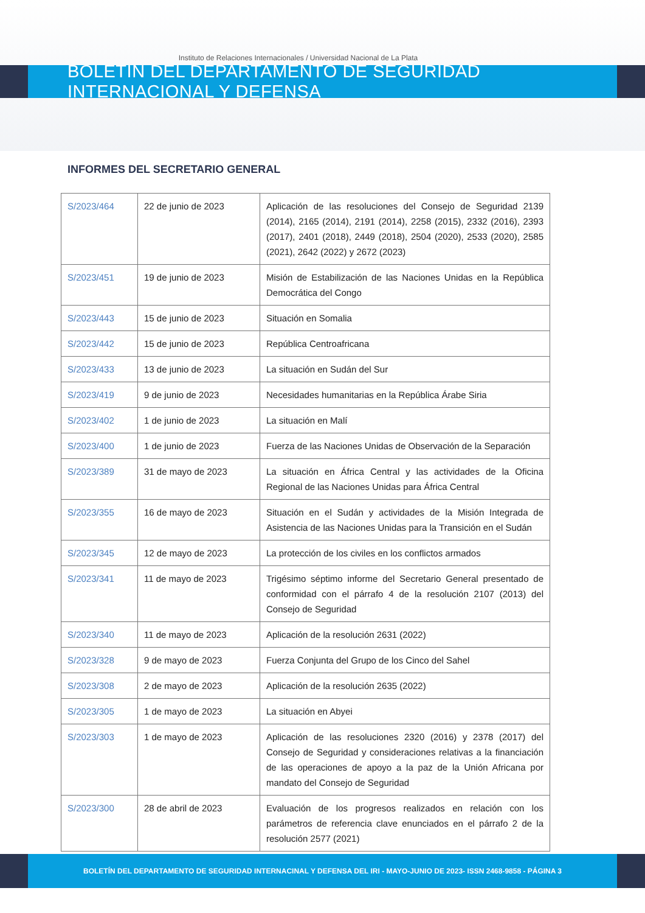Instituto de Relaciones Internacionales / Universidad Nacional de La Plata
BOLETIN DEL DEPARTAMENTO DE SEGURIDAD INTERNACIONAL Y DEFENSA
INFORMES DEL SECRETARIO GENERAL
| S/2023/464 | 22 de junio de 2023 | Aplicación de las resoluciones del Consejo de Seguridad 2139 (2014), 2165 (2014), 2191 (2014), 2258 (2015), 2332 (2016), 2393 (2017), 2401 (2018), 2449 (2018), 2504 (2020), 2533 (2020), 2585 (2021), 2642 (2022) y 2672 (2023) |
| S/2023/451 | 19 de junio de 2023 | Misión de Estabilización de las Naciones Unidas en la República Democrática del Congo |
| S/2023/443 | 15 de junio de 2023 | Situación en Somalia |
| S/2023/442 | 15 de junio de 2023 | República Centroafricana |
| S/2023/433 | 13 de junio de 2023 | La situación en Sudán del Sur |
| S/2023/419 | 9 de junio de 2023 | Necesidades humanitarias en la República Árabe Siria |
| S/2023/402 | 1 de junio de 2023 | La situación en Malí |
| S/2023/400 | 1 de junio de 2023 | Fuerza de las Naciones Unidas de Observación de la Separación |
| S/2023/389 | 31 de mayo de 2023 | La situación en África Central y las actividades de la Oficina Regional de las Naciones Unidas para África Central |
| S/2023/355 | 16 de mayo de 2023 | Situación en el Sudán y actividades de la Misión Integrada de Asistencia de las Naciones Unidas para la Transición en el Sudán |
| S/2023/345 | 12 de mayo de 2023 | La protección de los civiles en los conflictos armados |
| S/2023/341 | 11 de mayo de 2023 | Trigésimo séptimo informe del Secretario General presentado de conformidad con el párrafo 4 de la resolución 2107 (2013) del Consejo de Seguridad |
| S/2023/340 | 11 de mayo de 2023 | Aplicación de la resolución 2631 (2022) |
| S/2023/328 | 9 de mayo de 2023 | Fuerza Conjunta del Grupo de los Cinco del Sahel |
| S/2023/308 | 2 de mayo de 2023 | Aplicación de la resolución 2635 (2022) |
| S/2023/305 | 1 de mayo de 2023 | La situación en Abyei |
| S/2023/303 | 1 de mayo de 2023 | Aplicación de las resoluciones 2320 (2016) y 2378 (2017) del Consejo de Seguridad y consideraciones relativas a la financiación de las operaciones de apoyo a la paz de la Unión Africana por mandato del Consejo de Seguridad |
| S/2023/300 | 28 de abril de 2023 | Evaluación de los progresos realizados en relación con los parámetros de referencia clave enunciados en el párrafo 2 de la resolución 2577 (2021) |
BOLETÍN DEL DEPARTAMENTO DE SEGURIDAD INTERNACINAL Y DEFENSA DEL IRI - MAYO-JUNIO DE 2023- ISSN 2468-9858 - PÁGINA 3